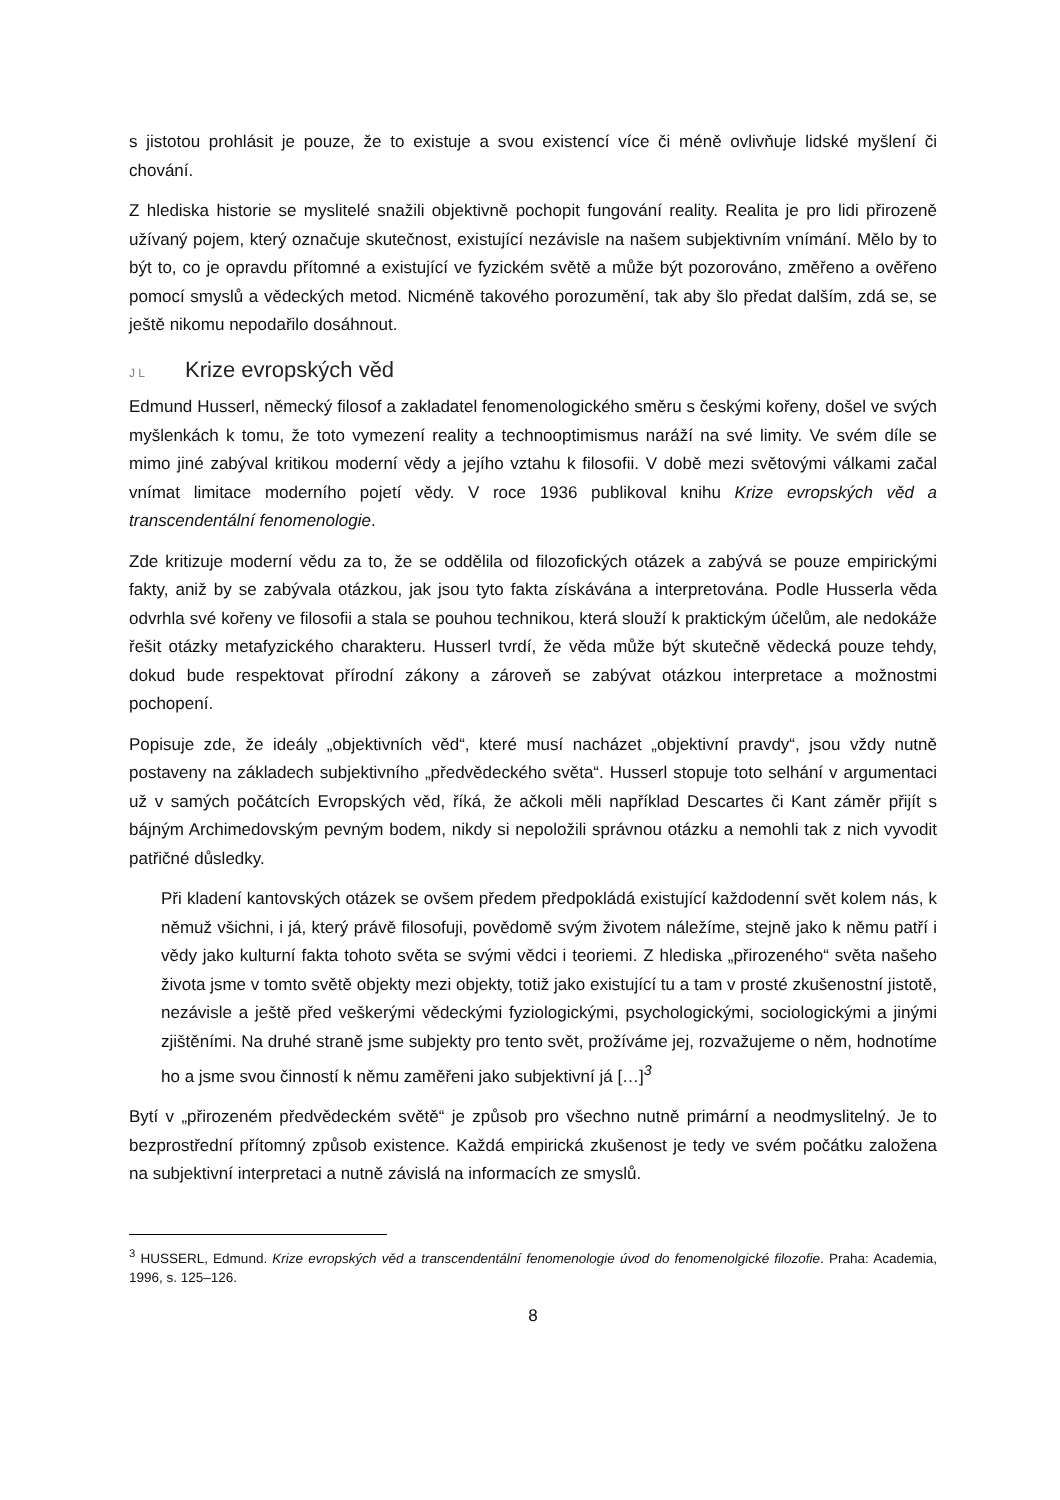s jistotou prohlásit je pouze, že to existuje a svou existencí více či méně ovlivňuje lidské myšlení či chování.
Z hlediska historie se myslitelé snažili objektivně pochopit fungování reality. Realita je pro lidi přirozeně užívaný pojem, který označuje skutečnost, existující nezávisle na našem subjektivním vnímání. Mělo by to být to, co je opravdu přítomné a existující ve fyzickém světě a může být pozorováno, změřeno a ověřeno pomocí smyslů a vědeckých metod. Nicméně takového porozumění, tak aby šlo předat dalším, zdá se, se ještě nikomu nepodařilo dosáhnout.
J L Krize evropských věd
Edmund Husserl, německý filosof a zakladatel fenomenologického směru s českými kořeny, došel ve svých myšlenkách k tomu, že toto vymezení reality a technooptimismus naráží na své limity. Ve svém díle se mimo jiné zabýval kritikou moderní vědy a jejího vztahu k filosofii. V době mezi světovými válkami začal vnímat limitace moderního pojetí vědy. V roce 1936 publikoval knihu Krize evropských věd a transcendentální fenomenologie.
Zde kritizuje moderní vědu za to, že se oddělila od filozofických otázek a zabývá se pouze empirickými fakty, aniž by se zabývala otázkou, jak jsou tyto fakta získávána a interpretována. Podle Husserla věda odvrhla své kořeny ve filosofii a stala se pouhou technikou, která slouží k praktickým účelům, ale nedokáže řešit otázky metafyzického charakteru. Husserl tvrdí, že věda může být skutečně vědecká pouze tehdy, dokud bude respektovat přírodní zákony a zároveň se zabývat otázkou interpretace a možnostmi pochopení.
Popisuje zde, že ideály „objektivních věd“, které musí nacházet „objektivní pravdy“, jsou vždy nutně postaveny na základech subjektivního „předvědeckého světa“. Husserl stopuje toto selhání v argumentaci už v samých počátcích Evropských věd, říká, že ačkoli měli například Descartes či Kant záměr přijít s bájným Archimedovským pevným bodem, nikdy si nepoložili správnou otázku a nemohli tak z nich vyvodit patřičné důsledky.
Při kladení kantovských otázek se ovšem předem předpokládá existující každodenní svět kolem nás, k němuž všichni, i já, který právě filosofuji, povědomě svým životem náležíme, stejně jako k němu patří i vědy jako kulturní fakta tohoto světa se svými vědci i teoriemi. Z hlediska „přirozeného“ světa našeho života jsme v tomto světě objekty mezi objekty, totiž jako existující tu a tam v prosté zkušenostní jistotě, nezávisle a ještě před veškerými vědeckými fyziologickými, psychologickými, sociologickými a jinými zjištěními. Na druhé straně jsme subjekty pro tento svět, prožíváme jej, rozvažujeme o něm, hodnotíme ho a jsme svou činností k němu zaměřeni jako subjektivní já […]<sup>3</sup>
Bytí v „přirozeném předvědeckém světě“ je způsob pro všechno nutně primární a neodmyslitelný. Je to bezprostřední přítomný způsob existence. Každá empirická zkušenost je tedy ve svém počátku založena na subjektivní interpretaci a nutně závislá na informacích ze smyslů.
<sup>3</sup> HUSSERL, Edmund. Krize evropských věd a transcendentální fenomenologie úvod do fenomenolgické filozofie. Praha: Academia, 1996, s. 125–126.
8